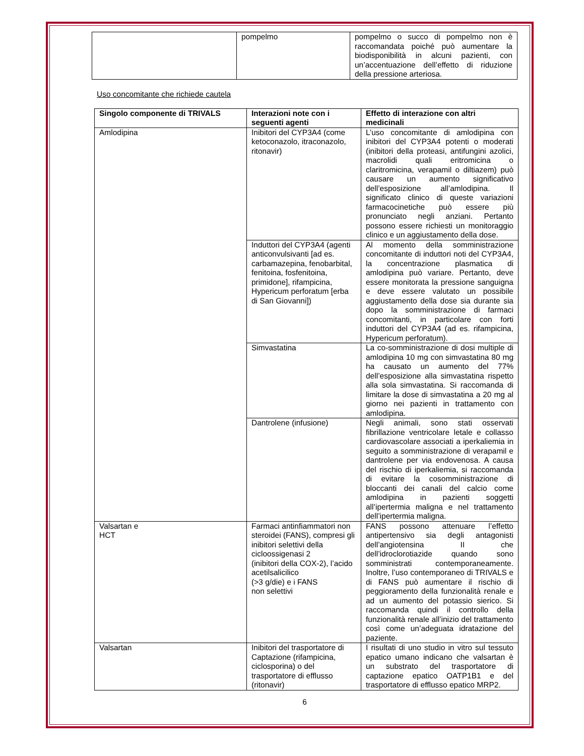| | pompelmo | pompelmo o succo di pompelmo non è raccomandata poiché può aumentare la biodisponibilità in alcuni pazienti, con un’accentuazione dell’effetto di riduzione della pressione arteriosa. |
Uso concomitante che richiede cautela
| Singolo componente di TRIVALS | Interazioni note con i seguenti agenti | Effetto di interazione con altri medicinali |
| --- | --- | --- |
| Amlodipina | Inibitori del CYP3A4 (come ketoconazolo, itraconazolo, ritonavir) | L’uso concomitante di amlodipina con inibitori del CYP3A4 potenti o moderati (inibitori della proteasi, antifungini azolici, macrolidi quali eritromicina o claritromicina, verapamil o diltiazem) può causare un aumento significativo dell’esposizione all’amlodipina. Il significato clinico di queste variazioni farmacocinetiche può essere più pronunciato negli anziani. Pertanto possono essere richiesti un monitoraggio clinico e un aggiustamento della dose. |
| | Induttori del CYP3A4 (agenti anticonvulsivanti [ad es. carbamazepina, fenobarbital, fenitoina, fosfenitoina, primidone], rifampicina, Hypericum perforatum [erba di San Giovanni]) | Al momento della somministrazione concomitante di induttori noti del CYP3A4, la concentrazione plasmatica di amlodipina può variare. Pertanto, deve essere monitorata la pressione sanguigna e deve essere valutato un possibile aggiustamento della dose sia durante sia dopo la somministrazione di farmaci concomitanti, in particolare con forti induttori del CYP3A4 (ad es. rifampicina, Hypericum perforatum). |
| | Simvastatina | La co-somministrazione di dosi multiple di amlodipina 10 mg con simvastatina 80 mg ha causato un aumento del 77% dell’esposizione alla simvastatina rispetto alla sola simvastatina. Si raccomanda di limitare la dose di simvastatina a 20 mg al giorno nei pazienti in trattamento con amlodipina. |
| | Dantrolene (infusione) | Negli animali, sono stati osservati fibrillazione ventricolare letale e collasso cardiovascolare associati a iperkaliemia in seguito a somministrazione di verapamil e dantrolene per via endovenosa. A causa del rischio di iperkaliemia, si raccomanda di evitare la cosomministrazione di bloccanti dei canali del calcio come amlodipina in pazienti soggetti all’ipertermia maligna e nel trattamento dell’ipertermia maligna. |
| Valsartan e HCT | Farmaci antinfiammatori non steroidei (FANS), compresi gli inibitori selettivi della cicloossigenasi 2 (inibitori della COX-2), l’acido acetilsalicilico (>3 g/die) e i FANS non selettivi | FANS possono attenuare l’effetto antipertensivo sia degli antagonisti dell’angiotensina II che dell’idroclorotiazide quando sono somministrati contemporaneamente. Inoltre, l’uso contemporaneo di TRIVALS e di FANS può aumentare il rischio di peggioramento della funzionalità renale e ad un aumento del potassio sierico. Si raccomanda quindi il controllo della funzionalità renale all’inizio del trattamento così come un’adeguata idratazione del paziente. |
| Valsartan | Inibitori del trasportatore di Captazione (rifampicina, ciclosporina) o del trasportatore di efflusso (ritonavir) | I risultati di uno studio in vitro sul tessuto epatico umano indicano che valsartan è un substrato del trasportatore di captazione epatico OATP1B1 e del trasportatore di efflusso epatico MRP2. |
6